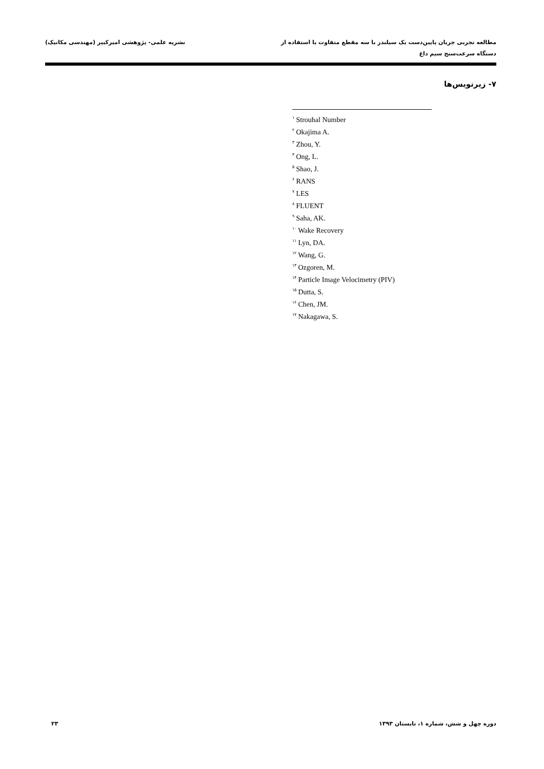مطالعه تجربی جریان پایین‌دست یک سیلندر با سه مقطع متفاوت با استفاده از
دستگاه سرعت‌سنج سیم داغ
نشریه علمی- پژوهشی امیرکبیر (مهندسی مکانیک)
۷- زیرنویس‌ها
<sup>۱</sup> Strouhal Number
<sup>۲</sup> Okajima A.
<sup>۳</sup> Zhou, Y.
<sup>۴</sup> Ong, L.
<sup>۵</sup> Shao, J.
<sup>۶</sup> RANS
<sup>۷</sup> LES
<sup>۸</sup> FLUENT
<sup>۹</sup> Saha, AK.
<sup>۱۰</sup> Wake Recovery
<sup>۱۱</sup> Lyn, DA.
<sup>۱۲</sup> Wang, G.
<sup>۱۳</sup> Ozgoren, M.
<sup>۱۴</sup> Particle Image Velocimetry (PIV)
<sup>۱۵</sup> Dutta, S.
<sup>۱۶</sup> Chen, JM.
<sup>۱۷</sup> Nakagawa, S.
دوره چهل و شش، شماره ۱، تابستان ۱۳۹۳
۲۳